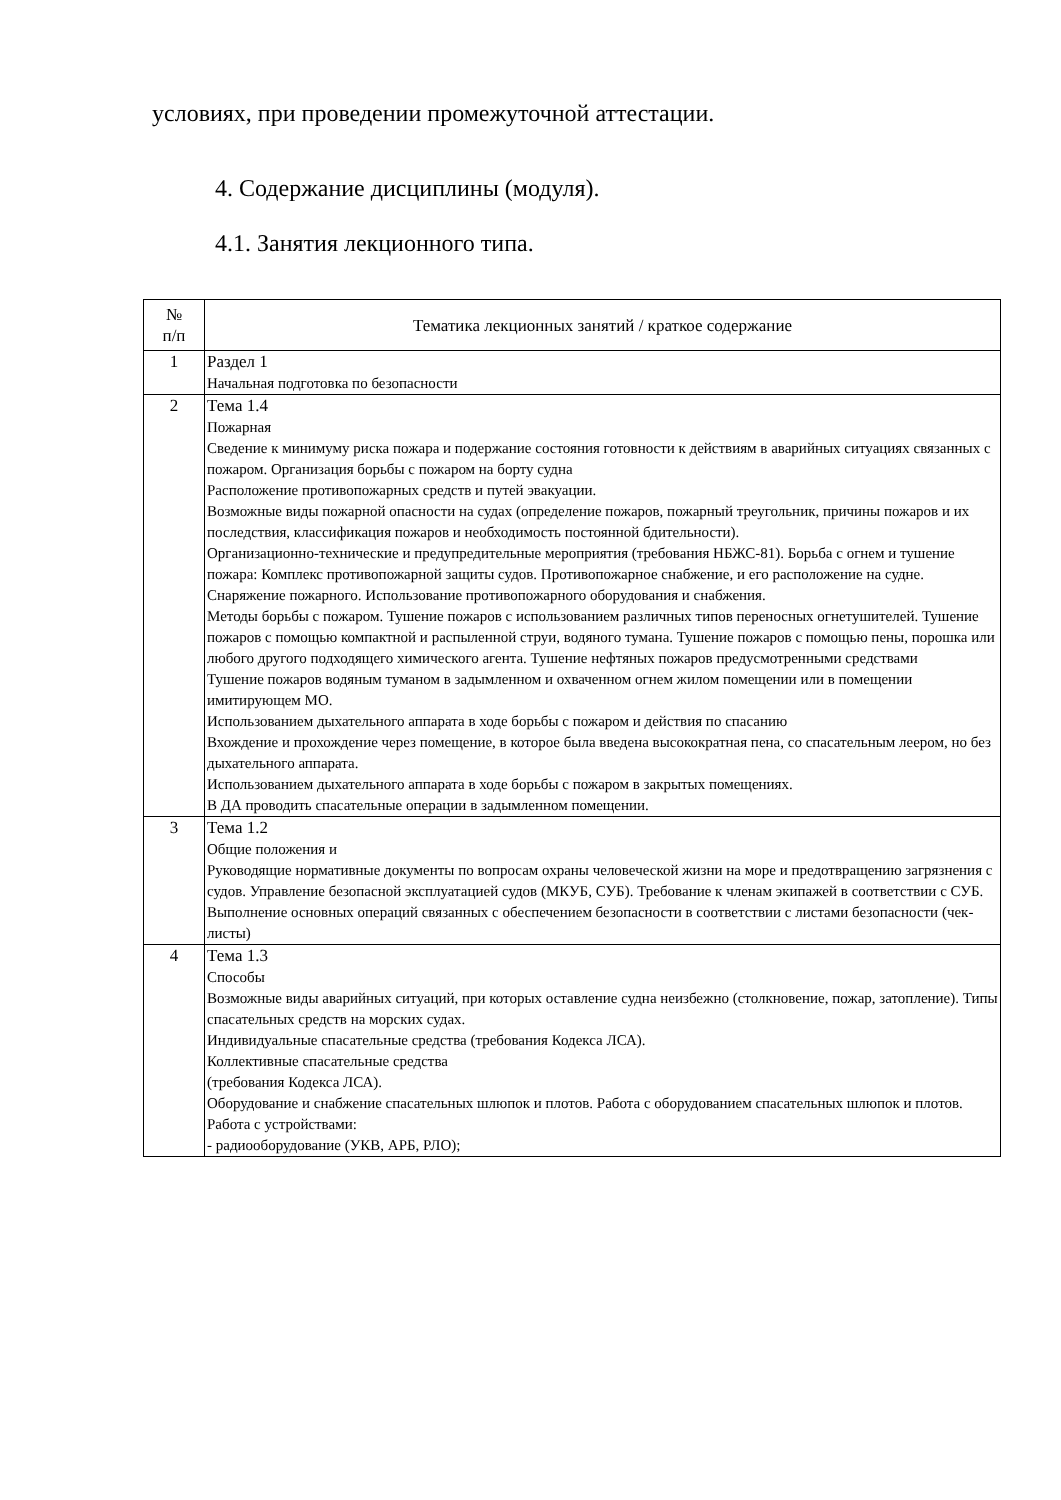условиях, при проведении промежуточной аттестации.
4. Содержание дисциплины (модуля).
4.1. Занятия лекционного типа.
| № п/п | Тематика лекционных занятий / краткое содержание |
| --- | --- |
| 1 | Раздел 1 Начальная подготовка по безопасности |
| 2 | Тема 1.4 Пожарная Сведение к минимуму риска пожара и подержание состояния готовности к действиям в аварийных ситуациях связанных с пожаром. Организация борьбы с пожаром на борту судна Расположение противопожарных средств и путей эвакуации. Возможные виды пожарной опасности на судах (определение пожаров, пожарный треугольник, причины пожаров и их последствия, классификация пожаров и необходимость постоянной бдительности). Организационно-технические и предупредительные мероприятия (требования НБЖС-81). Борьба с огнем и тушение пожара: Комплекс противопожарной защиты судов. Противопожарное снабжение, и его расположение на судне. Снаряжение пожарного. Использование противопожарного оборудования и снабжения. Методы борьбы с пожаром. Тушение пожаров с использованием различных типов переносных огнетушителей. Тушение пожаров с помощью компактной и распыленной струи, водяного тумана. Тушение пожаров с помощью пены, порошка или любого другого подходящего химического агента. Тушение нефтяных пожаров предусмотренными средствами Тушение пожаров водяным туманом в задымленном и охваченном огнем жилом помещении или в помещении имитирующем МО. Использованием дыхательного аппарата в ходе борьбы с пожаром и действия по спасанию Вхождение и прохождение через помещение, в которое была введена высокократная пена, со спасательным леером, но без дыхательного аппарата. Использованием дыхательного аппарата в ходе борьбы с пожаром в закрытых помещениях. В ДА проводить спасательные операции в задымленном помещении. |
| 3 | Тема 1.2 Общие положения и Руководящие нормативные документы по вопросам охраны человеческой жизни на море и предотвращению загрязнения с судов. Управление безопасной эксплуатацией судов (МКУБ, СУБ). Требование к членам экипажей в соответствии с СУБ. Выполнение основных операций связанных с обеспечением безопасности в соответствии с листами безопасности (чек-листы) |
| 4 | Тема 1.3 Способы Возможные виды аварийных ситуаций, при которых оставление судна неизбежно (столкновение, пожар, затопление). Типы спасательных средств на морских судах. Индивидуальные спасательные средства (требования Кодекса ЛСА). Коллективные спасательные средства (требования Кодекса ЛСА). Оборудование и снабжение спасательных шлюпок и плотов. Работа с оборудованием спасательных шлюпок и плотов. Работа с устройствами: - радиооборудование (УКВ, АРБ, РЛО); |